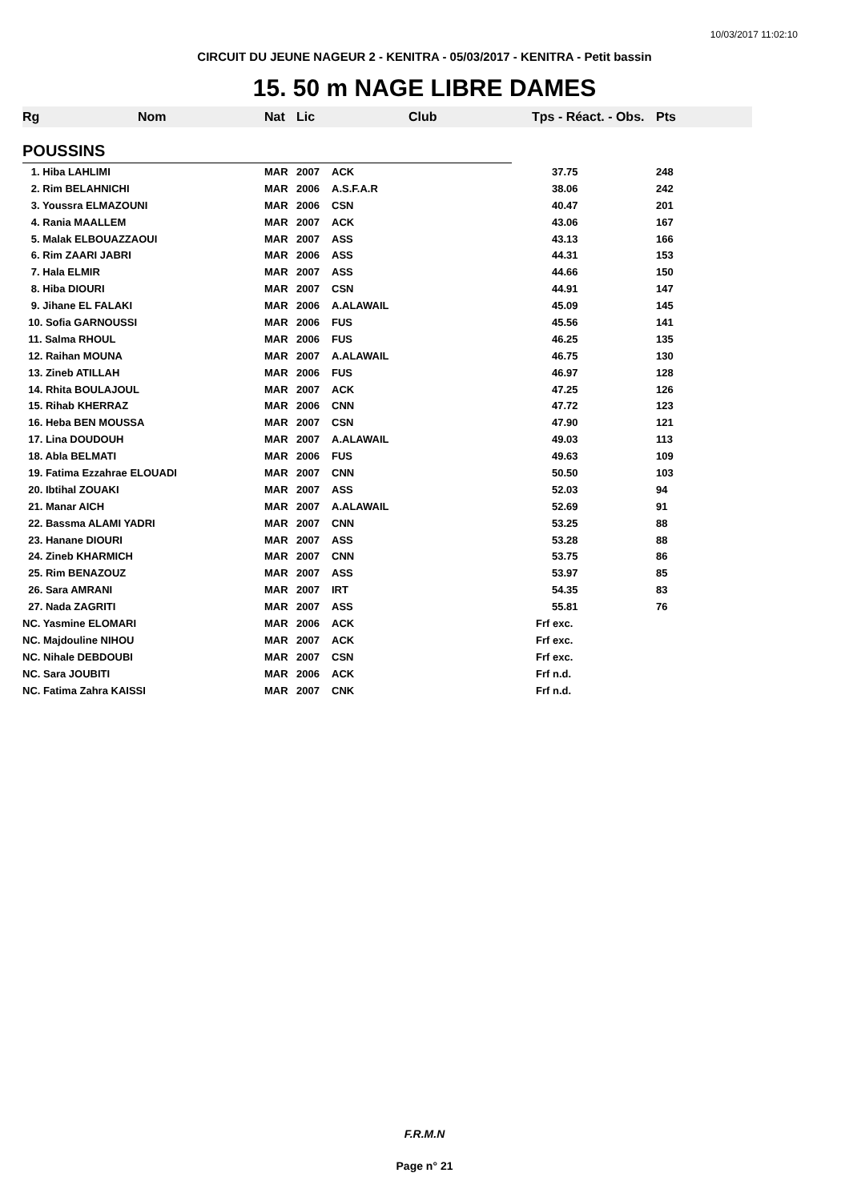10/03/2017 11:02:10
CIRCUIT DU JEUNE NAGEUR 2 - KENITRA - 05/03/2017 - KENITRA - Petit bassin
15. 50 m NAGE LIBRE DAMES
| Rg | Nom | Nat | Lic | Club | Tps - Réact. - Obs. | Pts |
| --- | --- | --- | --- | --- | --- | --- |
| POUSSINS | | | | | | |
| 1. Hiba LAHLIMI | | MAR | 2007 | ACK | 37.75 | 248 |
| 2. Rim BELAHNICHI | | MAR | 2006 | A.S.F.A.R | 38.06 | 242 |
| 3. Youssra ELMAZOUNI | | MAR | 2006 | CSN | 40.47 | 201 |
| 4. Rania MAALLEM | | MAR | 2007 | ACK | 43.06 | 167 |
| 5. Malak ELBOUAZZAOUI | | MAR | 2007 | ASS | 43.13 | 166 |
| 6. Rim ZAARI JABRI | | MAR | 2006 | ASS | 44.31 | 153 |
| 7. Hala ELMIR | | MAR | 2007 | ASS | 44.66 | 150 |
| 8. Hiba DIOURI | | MAR | 2007 | CSN | 44.91 | 147 |
| 9. Jihane EL FALAKI | | MAR | 2006 | A.ALAWAIL | 45.09 | 145 |
| 10. Sofia GARNOUSSI | | MAR | 2006 | FUS | 45.56 | 141 |
| 11. Salma RHOUL | | MAR | 2006 | FUS | 46.25 | 135 |
| 12. Raihan MOUNA | | MAR | 2007 | A.ALAWAIL | 46.75 | 130 |
| 13. Zineb ATILLAH | | MAR | 2006 | FUS | 46.97 | 128 |
| 14. Rhita BOULAJOUL | | MAR | 2007 | ACK | 47.25 | 126 |
| 15. Rihab KHERRAZ | | MAR | 2006 | CNN | 47.72 | 123 |
| 16. Heba BEN MOUSSA | | MAR | 2007 | CSN | 47.90 | 121 |
| 17. Lina DOUDOUH | | MAR | 2007 | A.ALAWAIL | 49.03 | 113 |
| 18. Abla BELMATI | | MAR | 2006 | FUS | 49.63 | 109 |
| 19. Fatima Ezzahrae ELOUADI | | MAR | 2007 | CNN | 50.50 | 103 |
| 20. Ibtihal ZOUAKI | | MAR | 2007 | ASS | 52.03 | 94 |
| 21. Manar AICH | | MAR | 2007 | A.ALAWAIL | 52.69 | 91 |
| 22. Bassma ALAMI YADRI | | MAR | 2007 | CNN | 53.25 | 88 |
| 23. Hanane DIOURI | | MAR | 2007 | ASS | 53.28 | 88 |
| 24. Zineb KHARMICH | | MAR | 2007 | CNN | 53.75 | 86 |
| 25. Rim BENAZOUZ | | MAR | 2007 | ASS | 53.97 | 85 |
| 26. Sara AMRANI | | MAR | 2007 | IRT | 54.35 | 83 |
| 27. Nada ZAGRITI | | MAR | 2007 | ASS | 55.81 | 76 |
| NC. Yasmine ELOMARI | | MAR | 2006 | ACK | Frf exc. | |
| NC. Majdouline NIHOU | | MAR | 2007 | ACK | Frf exc. | |
| NC. Nihale DEBDOUBI | | MAR | 2007 | CSN | Frf exc. | |
| NC. Sara JOUBITI | | MAR | 2006 | ACK | Frf n.d. | |
| NC. Fatima Zahra KAISSI | | MAR | 2007 | CNK | Frf n.d. | |
F.R.M.N
Page n° 21